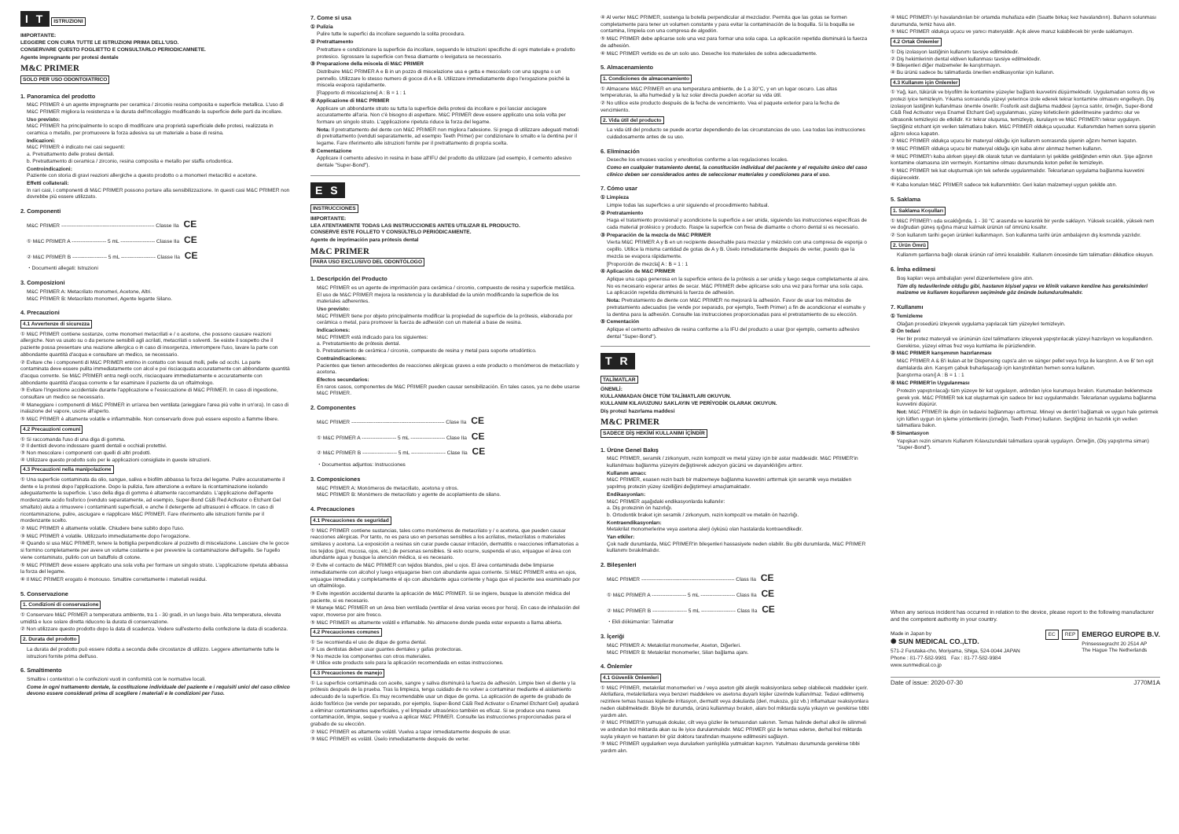I T
ISTRUZIONI
IMPORTANTE:
LEGGERE CON CURA TUTTE LE ISTRUZIONI PRIMA DELL'USO.
CONSERVARE QUESTO FOGLIETTO E CONSULTARLO PERIODICAMNETE.
Agente impregnante per protesi dentale
M&C PRIMER
SOLO PER USO ODONTOIATRICO
1. Panoramica del prodotto
M&C PRIMER è un agente impregnante per ceramica / zirconio resina composita e superficie metallica. L'uso di M&C PRIMER migliora la resistenza e la durata dell'incollaggio modificando la superficie delle parti da incollare.
Uso previsto:
M&C PRIMER ha principalmente lo scopo di modificare una proprietà superficiale delle protesi, realizzata in ceramica o metallo, per promuovere la forza adesiva su un materiale a base di resina.
Indicazioni:
M&C PRIMER è indicato nei casi seguenti:
a. Pretrattamento delle protesi dentali.
b. Pretrattamento di ceramica / zirconio, resina composita e metallo per staffa ortodontica.
Controindicazioni:
Paziente con storia di gravi reazioni allergiche a questo prodotto o a monomeri metacrilici e acetone.
Effetti collaterali:
In rari casi, i componenti di M&C PRIMER possono portare alla sensibilizzazione. In questi casi M&C PRIMER non dovrebbe più essere utilizzato.
2. Componenti
M&C PRIMER ------------------------------------------------------ Classe IIa CE
① M&C PRIMER A -------------------- 5 mL -------------------- Classe IIa CE
② M&C PRIMER B -------------------- 5 mL -------------------- Classe IIa CE
・Documenti allegati: Istruzioni
3. Composizioni
M&C PRIMER A: Metacrilato monomeri, Acetone, Altri.
M&C PRIMER B: Metacrilato monomeri, Agente legante Silano.
4. Precauzioni
4.1 Avvertenze di sicurezza
① M&C PRIMER contiene sostanze, come monomeri metacrilati e / o acetone, che possono causare reazioni allergiche. Non va usato su o da persone sensibili agli acrilati, metacrilati o solventi. Se esiste il sospetto che il paziente possa presentare una reazione allergica o in caso di insorgenza, interrompere l'uso, lavare la parte con abbondante quantità d'acqua e consultare un medico, se necessario.
② Evitare che i componenti di M&C PRIMER entrino in contatto con tessuti molli, pelle od occhi. La parte contaminata deve essere pulita immediatamente con alcol e poi risciacquata accuratamente con abbondante quantità d'acqua corrente. Se M&C PRIMER entra negli occhi, risciacquare immediatamente e accuratamente con abbondante quantità d'acqua corrente e far esaminare il paziente da un oftalmologo.
③ Evitare l'ingestione accidentale durante l'applicazione e l'essiccazione di M&C PRIMER. In caso di ingestione, consultare un medico se necessario.
④ Maneggiare i componenti di M&C PRIMER in un'area ben ventilata (arieggiare l'area più volte in un'ora). In caso di inalazione del vapore, uscire all'aperto.
⑤ M&C PRIMER è altamente volatile e infiammabile. Non conservarlo dove può essere esposto a fiamme libere.
4.2 Precauzioni comuni
① Si raccomanda l'uso di una diga di gomma.
② Il dentisti devono indossare guanti dentali e occhiali protettivi.
③ Non mescolare i componenti con quelli di altri prodotti.
④ Utilizzare questo prodotto solo per le applicazioni consigliate in queste istruzioni.
4.3 Precauzioni nella manipolazione
① Una superficie contaminata da olio, sangue, saliva e biofilm abbassa la forza del legame. Pulire accuratamente il dente e la protesi dopo l'applicazione. Dopo la pulizia, fare attenzione a evitare la ricontaminazione isolando adeguatamente la superficie. L'uso della diga di gomma è altamente raccomandato. L'applicazione dell'agente mordenzante acido fosforico (venduto separatamente, ad esempio, Super-Bond C&B Red Activator o Etchant Gel smaltato) aiuta a rimuovere i contaminanti superficiali, e anche il detergente ad ultrasuoni è efficace. In caso di ricontaminazione, pulire, asciugare e riapplicare M&C PRIMER. Fare riferimento alle istruzioni fornite per il mordenzante scelto.
② M&C PRIMER è altamente volatile. Chiudere bene subito dopo l'uso.
③ M&C PRIMER è volatile. Utilizzarlo immediatamente dopo l'erogazione.
④ Quando si usa M&C PRIMER, tenere la bottiglia perpendicolare al pozzetto di miscelazione. Lasciare che le gocce si formino completamente per avere un volume costante e per prevenire la contaminazione dell'ugello. Se l'ugello viene contaminato, pulirlo con un batuffolo di cotone.
⑤ M&C PRIMER deve essere applicato una sola volta per formare un singolo strato. L'applicazione ripetuta abbassa la forza del legame.
⑥ Il M&C PRIMER erogato è monouso. Smaltire correttamente i materiali residui.
5. Conservazione
1. Condizioni di conservazione
① Conservare M&C PRIMER a temperatura ambiente, tra 1 - 30 gradi, in un luogo buio. Alta temperatura, elevata umidità e luce solare diretta riducono la durata di conservazione.
② Non utilizzare questo prodotto dopo la data di scadenza. Vedere sull'esterno della confezione la data di scadenza.
2. Durata del prodotto
La durata del prodotto può essere ridotta a seconda delle circostanze di utilizzo. Leggere attentamente tutte le istruzioni fornite prima dell'uso.
6. Smaltimento
Smaltire i contenitori o le confezioni vuoti in conformità con le normative locali.
Come in ogni trattamento dentale, la costituzione individuale del paziente e i requisiti unici del caso clinico devono essere considerati prima di scegliere i materiali e le condizioni per l'uso.
7. Come si usa
① Pulizia
Pulire tutte le superfici da incollare seguendo la solita procedura.
② Pretrattamento
Pretrattare e condizionare la superficie da incollare, seguendo le istruzioni specifiche di ogni materiale e prodotto protesico. Sgrossare la superficie con fresa diamante o levigatura se necessario.
③ Preparazione della miscela di M&C PRIMER
Distribuire M&C PRIMER A e B in un pozzo di miscelazione usa e getta e mescolarlo con una spugna o un pennello. Utilizzare lo stesso numero di gocce di A e B. Utilizzare immediatamente dopo l'erogazione poiché la miscela evapora rapidamente.
[Rapporto di miscelazione] A : B = 1 : 1
④ Applicazione di M&C PRIMER
Applicare un abbondante strato su tutta la superficie della protesi da incollare e poi lasciar asciugare accuratamente all'aria. Non c'è bisogno di aspettare. M&C PRIMER deve essere applicato una sola volta per formare un singolo strato. L'applicazione ripetuta riduce la forza del legame.
Nota: Il pretrattamento del dente con M&C PRIMER non migliora l'adesione. Si prega di utilizzare adeguati metodi di pretrattamento (venduti separatamente, ad esempio Teeth Primer) per condizionare lo smalto e la dentina per il legame. Fare riferimento alle istruzioni fornite per il pretrattamento di propria scelta.
⑤ Cementazione
Applicare il cemento adesivo in resina in base all'IFU del prodotto da utilizzare (ad esempio, il cemento adesivo dentale "Super-Bond").
E S
INSTRUCCIONES
IMPORTANTE:
LEA ATENTAMENTE TODAS LAS INSTRUCCIONES ANTES UTILIZAR EL PRODUCTO.
CONSERVE ESTE FOLLETO Y CONSÚLTELO PERIÓDICAMENTE.
Agente de imprimación para prótesis dental
M&C PRIMER
PARA USO EXCLUSIVO DEL ODONTÓLOGO
1. Descripción del Producto
M&C PRIMER es un agente de imprimación para cerámica / circonio, compuesto de resina y superficie metálica. El uso de M&C PRIMER mejora la resistencia y la durabilidad de la unión modificando la superficie de los materiales adherentes.
Uso previsto:
M&C PRIMER tiene por objeto principalmente modificar la propiedad de superficie de la prótesis, elaborada por cerámica o metal, para promover la fuerza de adhesión con un material a base de resina.
Indicaciones:
M&C PRIMER está indicado para los siguientes:
a. Pretratamiento de prótesis dental.
b. Pretratamiento de cerámica / circonio, compuesto de resina y metal para soporte ortodóntico.
Contraindicaciones:
Pacientes que tienen antecedentes de reacciones alérgicas graves a este producto o monómeros de metacrilato y acetona.
Efectos secundarios:
En raros casos, componentes de M&C PRIMER pueden causar sensibilización. En tales casos, ya no debe usarse M&C PRIMER.
2. Componentes
M&C PRIMER ------------------------------------------------------ Clase IIa CE
① M&C PRIMER A -------------------- 5 mL -------------------- Clase IIa CE
② M&C PRIMER B -------------------- 5 mL -------------------- Clase IIa CE
・Documentos adjuntos: Instrucciones
3. Composiciones
M&C PRIMER A: Monómeros de metacrilato, acetona y otros.
M&C PRIMER B: Monómero de metacrilato y agente de acoplamiento de silano.
4. Precauciones
4.1 Precauciones de seguridad
① M&C PRIMER contiene sustancias, tales como monómeros de metacrilato y / o acetona, que pueden causar reacciones alérgicas. Por tanto, no es para uso en personas sensibles a los acrilatos, metacrilatos o materiales similares y acetona. La exposición a resinas sin curar puede causar irritación, dermatitis o reacciones inflamatorias a los tejidos (piel, mucosa, ojos, etc.) de personas sensibles. Si esto ocurre, suspenda el uso, enjuague el área con abundante agua y busque la atención médica, si es necesario.
② Evite el contacto de M&C PRIMER con tejidos blandos, piel u ojos. El área contaminada debe limpiarse inmediatamente con alcohol y luego enjuagarse bien con abundante agua corriente. Si M&C PRIMER entra en ojos, enjuague inmediata y completamente el ojo con abundante agua corriente y haga que el paciente sea examinado por un oftalmólogo.
③ Evite ingestión accidental durante la aplicación de M&C PRIMER. Si se ingiere, busque la atención médica del paciente, si es necesario.
④ Maneje M&C PRIMER en un área bien ventilada (ventilar el área varias veces por hora). En caso de inhalación del vapor, moverse por aire fresco.
⑤ M&C PRIMER es altamente volátil e inflamable. No almacene donde pueda estar expuesto a llama abierta.
4.2 Precauciones comunes
① Se recomienda el uso de dique de goma dental.
② Los dentistas deben usar guantes dentales y gafas protectoras.
③ No mezcle los componentes con otros materiales.
④ Utilice este producto solo para la aplicación recomendada en estas instrucciones.
4.3 Precauciones de manejo
① La superficie contaminada con aceite, sangre y saliva disminuirá la fuerza de adhesión. Limpie bien el diente y la prótesis después de la prueba. Tras la limpieza, tenga cuidado de no volver a contaminar mediante el aislamiento adecuado de la superficie. Es muy recomendable usar un dique de goma. La aplicación de agente de grabado de ácido fosfórico (se vende por separado, por ejemplo, Super-Bond C&B Red Activator o Enamel Etchant Gel) ayudará a eliminar contaminantes superficiales, y el limpiador ultrasónico también es eficaz. Si se produce una nueva contaminación, limpie, seque y vuelva a aplicar M&C PRIMER. Consulte las instrucciones proporcionadas para el grabado de su elección.
② M&C PRIMER es altamente volátil. Vuelva a tapar inmediatamente después de usar.
③ M&C PRIMER es volátil. Úselo inmediatamente después de verter.
④ Al verter M&C PRIMER, sostenga la botella perpendicular al mezclador. Permita que las gotas se formen completamente para tener un volumen constante y para evitar la contaminación de la boquilla. Si la boquilla se contamina, límpiela con una compresa de algodón.
⑤ M&C PRIMER debe aplicarse solo una vez para formar una sola capa. La aplicación repetida disminuirá la fuerza de adhesión.
⑥ M&C PRIMER vertido es de un solo uso. Deseche los materiales de sobra adecuadamente.
5. Almacenamiento
1. Condiciones de almacenamiento
① Almacene M&C PRIMER en una temperatura ambiente, de 1 a 30°C, y en un lugar oscuro. Las altas temperaturas, la alta humedad y la luz solar directa pueden acortar su vida útil.
② No utilice este producto después de la fecha de vencimiento. Vea el paquete exterior para la fecha de vencimiento.
2. Vida útil del producto
La vida útil del producto se puede acortar dependiendo de las circunstancias de uso. Lea todas las instrucciones cuidadosamente antes de su uso.
6. Eliminación
Deseche los envases vacíos y envoltorios conforme a las regulaciones locales.
Como en cualquier tratamiento dental, la constitución individual del paciente y el requisito único del caso clínico deben ser considerados antes de seleccionar materiales y condiciones para el uso.
7. Cómo usar
① Limpieza
Limpie todas las superficies a unir siguiendo el procedimiento habitual.
② Pretratamiento
Haga el tratamiento provisional y acondicione la superficie a ser unida, siguiendo las instrucciones específicas de cada material protésico y producto. Raspe la superficie con fresa de diamante o chorro dental si es necesario.
③ Preparación de la mezcla de M&C PRIMER
Vierta M&C PRIMER A y B en un recipiente desechable para mezclar y mézclelo con una compresa de esponja o cepillo. Utilice la misma cantidad de gotas de A y B. Úselo inmediatamente después de verter, puesto que la mezcla se evapora rápidamente.
[Proporción de mezcla] A : B = 1 : 1
④ Aplicación de M&C PRIMER
Aplique una capa generosa en la superficie entera de la prótesis a ser unida y luego seque completamente al aire. No es necesario esperar antes de secar. M&C PRIMER debe aplicarse solo una vez para formar una sola capa. La aplicación repetida disminuirá la fuerza de adhesión.
Nota: Pretratamiento de diente con M&C PRIMER no mejorará la adhesión. Favor de usar los métodos de pretratamiento adecuados (se vende por separado, por ejemplo, Teeth Primer) a fin de acondicionar el esmalte y la dentina para la adhesión. Consulte las instrucciones proporcionadas para el pretratamiento de su elección.
⑤ Cementación
Aplique el cemento adhesivo de resina conforme a la IFU del producto a usar (por ejemplo, cemento adhesivo dental "Super-Bond").
T R
TALİMATLAR
ÖNEMLİ:
KULLANMADAN ÖNCE TÜM TALİMATLARI OKUYUN.
KULLANIM KILAVUZUNU SAKLAYIN VE PERİYODİK OLARAK OKUYUN.
Diş protezi hazırlama maddesi
M&C PRIMER
SADECE DİŞ HEKİMİ KULLANIMI İÇİNDİR
1. Ürüne Genel Bakış
M&C PRIMER, seramik / zirkonyum, rezin kompozit ve metal yüzey için bir astar maddesidir. M&C PRIMER'in kullanılması bağlanma yüzeyini değiştirerek adezyon gücünü ve dayanıklılığını arttırır.
Kullanım amacı:
M&C PRIMER, esasen rezin bazlı bir malzemeye bağlanma kuvvetini arttırmak için seramik veya metalden yapılmış protezin yüzey özelliğini değiştirmeyi amaçlamaktadır.
Endikasyonları:
M&C PRIMER aşağıdaki endikasyonlarda kullanılır:
a. Diş protezinin ön hazırlığı.
b. Ortodontik braket için seramik / zirkonyum, rezin kompozit ve metalin ön hazırlığı.
Kontraendikasyonları:
Metakrilat monomerlerine veya asetona alerji öyküsü olan hastalarda kontraendikedir.
Yan etkiler:
Çok nadir durumlarda, M&C PRIMER'in bileşenleri hassasiyete neden olabilir. Bu gibi durumlarda, M&C PRIMER kullanımı bırakılmalıdır.
2. Bileşenleri
M&C PRIMER ------------------------------------------------------ Class IIa CE
① M&C PRIMER A -------------------- 5 mL -------------------- Class IIa CE
② M&C PRIMER B -------------------- 5 mL -------------------- Class IIa CE
・Ekli dökümanlar: Talimatlar
3. İçeriği
M&C PRIMER A: Metakrilat monomerler, Aseton, Diğerleri.
M&C PRIMER B: Metakrilat monomerler, Silan bağlama ajanı.
4. Önlemler
4.1 Güvenlik Önlemleri
① M&C PRIMER, metakrilat monomerleri ve / veya aseton gibi alerjik reaksiyonlara sebep olabilecek maddeler içerir. Akrilatlara, metakrilatlara veya benzeri maddelere ve asetona duyarlı kişiler üzerinde kullanılmaz. Tedavi edilmemiş rezinlere temas hassas kişilerde irritasyon, dermatit veya dokularda (deri, mukoza, göz vb.) inflamatuar reaksiyonlara neden olabilmektedir. Böyle bir durumda, ürünü kullanmayı bırakın, alanı bol miktarda suyla yıkayın ve gerekirse tıbbi yardım alın.
② M&C PRIMER'in yumuşak dokular, cilt veya gözler ile temasından sakının. Temas halinde derhal alkol ile silinmeli ve ardından bol miktarda akan su ile iyice durulanmalıdır. M&C PRIMER göz ile temas ederse, derhal bol miktarda suyla yıkayın ve hastanın bir göz doktoru tarafından muayene edilmesini sağlayın.
③ M&C PRIMER uygularken veya durularken yanlışlıkla yutmaktan kaçının. Yutulması durumunda gerekirse tıbbi yardım alın.
④ M&C PRIMER'ı iyi havalandırılan bir ortamda muhafaza edin (Saatte birkaç kez havalandırın). Buharın solunması durumunda, temiz hava alın.
⑤ M&C PRIMER oldukça uçucu ve yanıcı materyaldir. Açık aleve maruz kalabilecek bir yerde saklamayın.
4.2 Ortak Önlemler
① Diş izolasyon lastiğinin kullanımı tavsiye edilmektedir.
② Diş hekimlerinin dental eldiven kullanması tavsiye edilmektedir.
③ Bileşenleri diğer malzemeler ile karıştırmayın.
④ Bu ürünü sadece bu talimatlarda önerilen endikasyonlar için kullanın.
4.3 Kullanım için Önlemler
① Yağ, kan, tükürük ve biyofilm ile kontamine yüzeyler bağlantı kuvvetini düşürmektedir. Uygulamadan sonra diş ve protezi iyice temizleyin. Yıkama sonrasında yüzeyi yeterince izole ederek tekrar kontamine olmasını engelleyin. Diş izolasyon lastiğinin kullanılması önemle önerilir. Fosforik asit dağlama maddesi (ayrıca satılır, örneğin, Super-Bond C&B Red Activator veya Enamel Etchant Gel) uygulanması, yüzey kirleticilerin giderilmesine yardımcı olur ve ultrasonik temizleyici de etkilidir. Kir tekrar oluşursa, temizleyip, kurulayın ve M&C PRIMER'ı tekrar uygulayın. Seçtiğiniz etchant için verilen talimatlara bakın. M&C PRIMER oldukça uçucudur. Kullanımdan hemen sonra şişenin ağzını sıkıca kapatın.
② M&C PRIMER oldukça uçucu bir materyal olduğu için kullanım sonrasında şişenin ağzını hemen kapatın.
③ M&C PRIMER oldukça uçucu bir materyal olduğu için kaba alınır alınmaz hemen kullanın.
④ M&C PRIMER'ı kaba alırken şişeyi dik olarak tutun ve damlaların iyi şekilde geldiğinden emin olun. Şişe ağzının kontamine olamasına izin vermeyin. Kontamine olması durumunda koton pellet ile temizleyin.
⑤ M&C PRIMER tek kat oluşturmak için tek seferde uygulanmalıdır. Tekrarlanan uygulama bağlanma kuvvetini düşürecektir.
⑥ Kaba konulan M&C PRIMER sadece tek kullanımlıktır. Geri kalan malzemeyi uygun şekilde atın.
5. Saklama
1. Saklama Koşulları
① M&C PRIMER'ı oda sıcaklığında, 1 - 30 °C arasında ve karanlık bir yerde saklayın. Yüksek sıcaklık, yüksek nem ve doğrudan güneş ışığına maruz kalmak ürünün raf ömrünü kısaltır.
② Son kullanım tarihi geçen ürünleri kullanmayın. Son kullanma tarihi ürün ambalajının dış kısmında yazılıdır.
2. Ürün Ömrü
Kullanım şartlarına bağlı olarak ürünün raf ömrü kısalabilir. Kullanım öncesinde tüm talimatları dikkatlice okuyun.
6. İmha edilmesi
Boş kapları veya ambalajları yerel düzenlemelere göre atın.
Tüm diş tedavilerinde olduğu gibi, hastanın kişisel yapısı ve klinik vakanın kendine has gereksinimleri malzeme ve kullanım koşullarının seçiminde göz önünde bulundurulmalıdır.
7. Kullanımı
① Temizleme
Olağan prosedürü izleyerek uygulama yapılacak tüm yüzeyleri temizleyin.
② Ön tedavi
Her bir protez materyali ve ürününün özel talimatlarını izleyerek yapıştırılacak yüzeyi hazırlayın ve koşullandırın. Gerekirse, yüzeyi elmas frez veya kumlama ile pürüzlendirin.
③ M&C PRIMER karışımının hazırlanması
M&C PRIMER A & B'i kulan-at bir Dispensing cups'a alın ve sünger pellet veya fırça ile karıştırın. A ve B' ten eşit damlalarda alın. Karışım çabuk buharlaşacağı için karıştırdıktan hemen sonra kullanın.
[karıştırma oranı] A : B = 1 : 1
④ M&C PRIMER'in Uygulanması
Protezin yapıştırılacağı tüm yüzeye bir kat uygulayın, ardından iyice kurumaya bırakın. Kurumadan beklenmeze gerek yok. M&C PRIMER tek kat oluşturmak için sadece bir kez uygulanmalıdır. Tekrarlanan uygulama bağlanma kuvvetini düşürür.
Not: M&C PRIMER ile dişin ön tedavisi bağlanmayı arttırmaz. Mineyi ve dentin'i bağlamak ve uygun hale getirmek için lütfen uygun ön işleme yöntemlerini (örneğin, Teeth Primer) kullanın. Seçtiğiniz ön hazırlık için verilen talimatlara bakın.
⑤ Simantasyon
Yapışkan rezin simanını Kullanım Kılavuzundaki talimatlara uyarak uygulayın. Örneğin, (Diş yapıştırma siman) "Super-Bond").
When any serious incident has occurred in relation to the device, please report to the following manufacturer and the competent authority in your country.
Made in Japan by
✺ SUN MEDICAL CO.,LTD.
571-2 Furutaka-cho, Moriyama, Shiga, 524-0044 JAPAN
Phone : 81-77-582-9981 Fax : 81-77-582-9984
www.sunmedical.co.jp
EC REP
EMERGO EUROPE B.V.
Prinsessegracht 20 2514 AP
The Hague The Netherlands
Date of issue: 2020-07-30 J770M1A